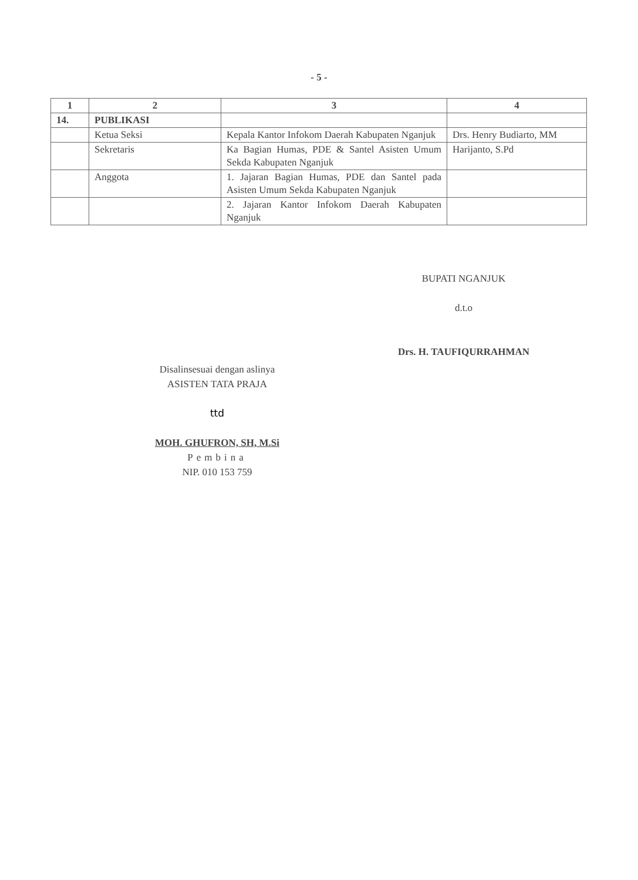- 5 -
| 1 | 2 | 3 | 4 |
| --- | --- | --- | --- |
| 14. | PUBLIKASI | | |
| | Ketua Seksi | Kepala Kantor Infokom Daerah Kabupaten Nganjuk | Drs. Henry Budiarto, MM |
| | Sekretaris | Ka Bagian Humas, PDE & Santel Asisten Umum Sekda Kabupaten Nganjuk | Harijanto, S.Pd |
| | Anggota | 1. Jajaran Bagian Humas, PDE dan Santel pada Asisten Umum Sekda Kabupaten Nganjuk | |
| | | 2. Jajaran Kantor Infokom Daerah Kabupaten Nganjuk | |
BUPATI NGANJUK
d.t.o
Drs. H. TAUFIQURRAHMAN
Disalinsesuai dengan aslinya
ASISTEN TATA PRAJA
ttd
MOH. GHUFRON, SH, M.Si
Pembina
NIP. 010 153 759